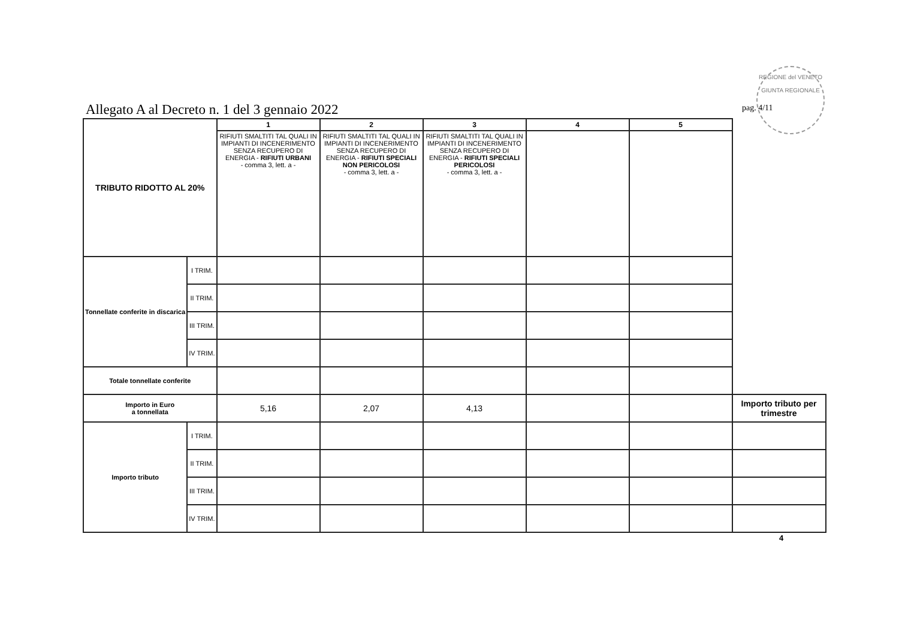Allegato A al Decreto n. 1 del 3 gennaio 2022
REGIONE del VENETO
GIUNTA REGIONALE
pag. 4/11
| TRIBUTO RIDOTTO AL 20% | | 1 | 2 | 3 | 4 | 5 | |
| | | RIFIUTI SMALTITI TAL QUALI IN IMPIANTI DI INCENERIMENTO SENZA RECUPERO DI ENERGIA - RIFIUTI URBANI - comma 3, lett. a - | RIFIUTI SMALTITI TAL QUALI IN IMPIANTI DI INCENERIMENTO SENZA RECUPERO DI ENERGIA - RIFIUTI SPECIALI NON PERICOLOSI - comma 3, lett. a - | RIFIUTI SMALTITI TAL QUALI IN IMPIANTI DI INCENERIMENTO SENZA RECUPERO DI ENERGIA - RIFIUTI SPECIALI PERICOLOSI - comma 3, lett. a - | | | |
| Tonnellate conferite in discarica | I TRIM. | | | | | | |
| | II TRIM. | | | | | | |
| | III TRIM. | | | | | | |
| | IV TRIM. | | | | | | |
| Totale tonnellate conferite | | | | | | | |
| Importo in Euro a tonnellata | | 5,16 | 2,07 | 4,13 | | | Importo tributo per trimestre |
| Importo tributo | I TRIM. | | | | | | |
| | II TRIM. | | | | | | |
| | III TRIM. | | | | | | |
| | IV TRIM. | | | | | | |
4